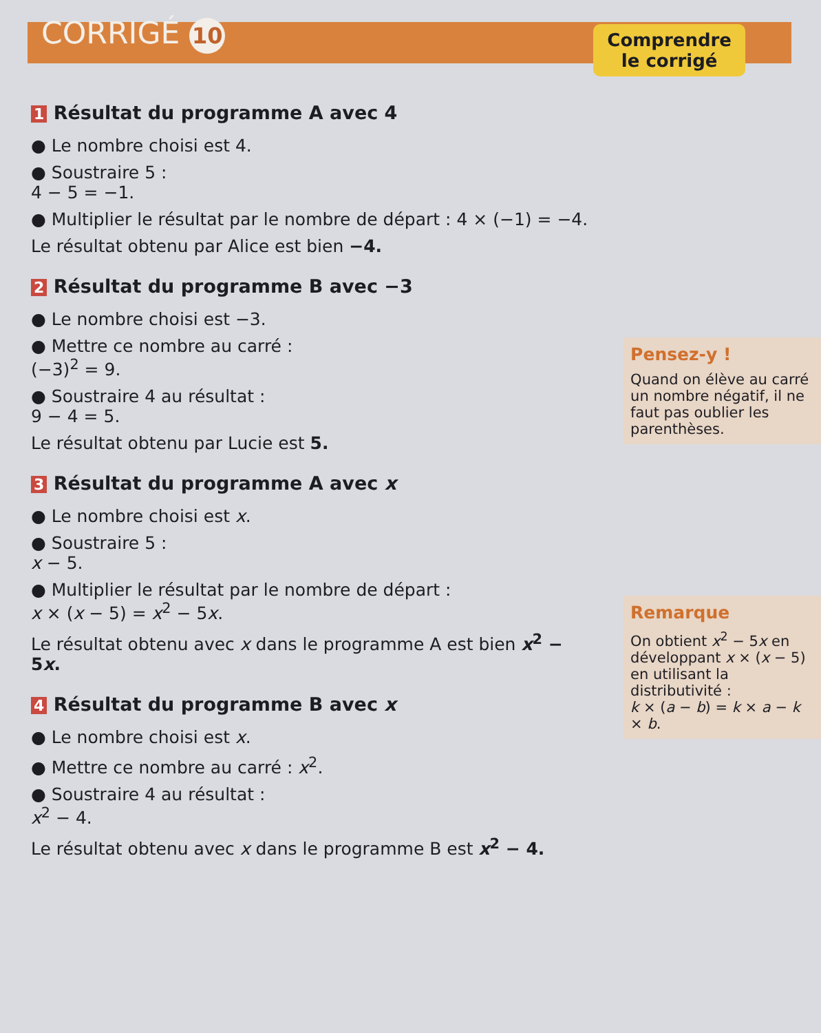CORRIGÉ 10
Comprendre
le corrigé
1 Résultat du programme A avec 4
● Le nombre choisi est 4.
● Soustraire 5 :
4 − 5 = −1.
● Multiplier le résultat par le nombre de départ : 4 × (−1) = −4.
Le résultat obtenu par Alice est bien −4.
2 Résultat du programme B avec −3
● Le nombre choisi est −3.
● Mettre ce nombre au carré :
(−3)<sup>2</sup> = 9.
● Soustraire 4 au résultat :
9 − 4 = 5.
Le résultat obtenu par Lucie est 5.
3 Résultat du programme A avec x
● Le nombre choisi est x.
● Soustraire 5 :
x − 5.
● Multiplier le résultat par le nombre de départ :
x × (x − 5) = x<sup>2</sup> − 5x.
Le résultat obtenu avec x dans le programme A est bien x<sup>2</sup> − 5x.
4 Résultat du programme B avec x
● Le nombre choisi est x.
● Mettre ce nombre au carré : x<sup>2</sup>.
● Soustraire 4 au résultat :
x<sup>2</sup> − 4.
Le résultat obtenu avec x dans le programme B est x<sup>2</sup> − 4.
Pensez-y !
Quand on élève au carré un nombre négatif, il ne faut pas oublier les parenthèses.
Remarque
On obtient x<sup>2</sup> − 5x en développant x × (x − 5) en utilisant la distributivité :
k × (a − b) = k × a − k × b.